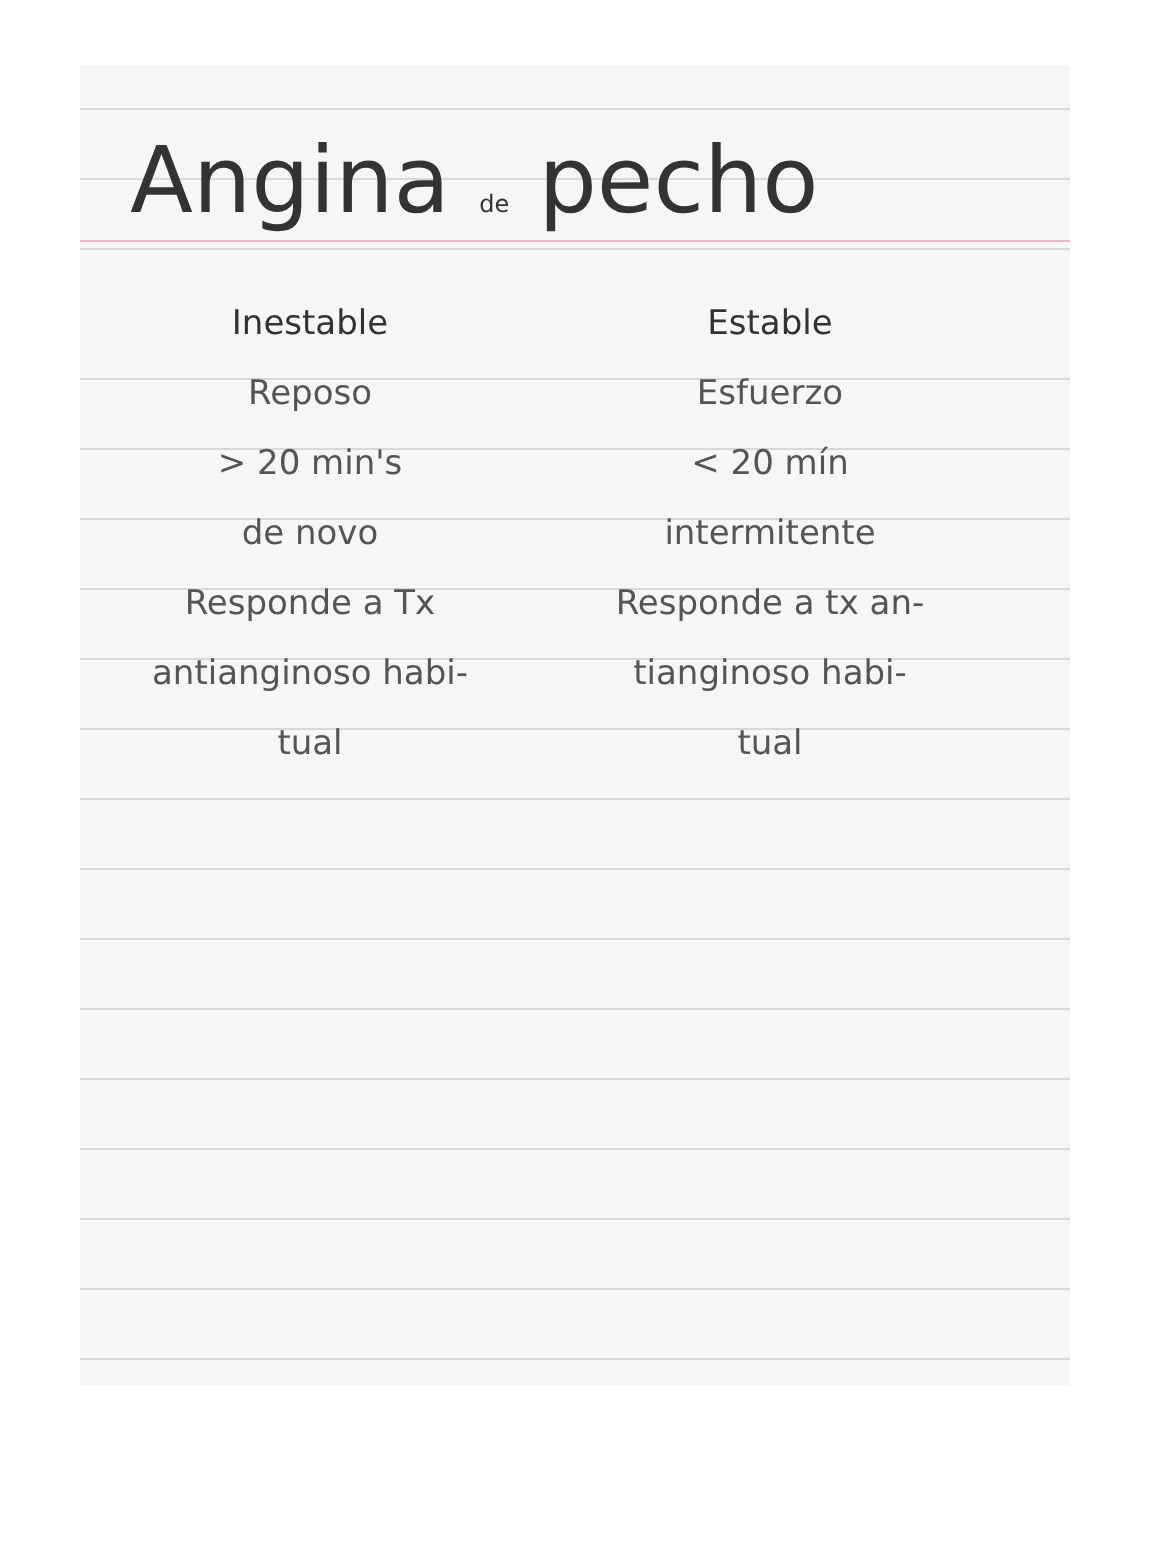Angina de pecho
Inestable
Reposo
> 20 min's
de novo
Responde a Tx
antianginoso habi-
tual
Estable
Esfuerzo
< 20 mín
intermitente
Responde a tx an-
tianginoso habi-
tual